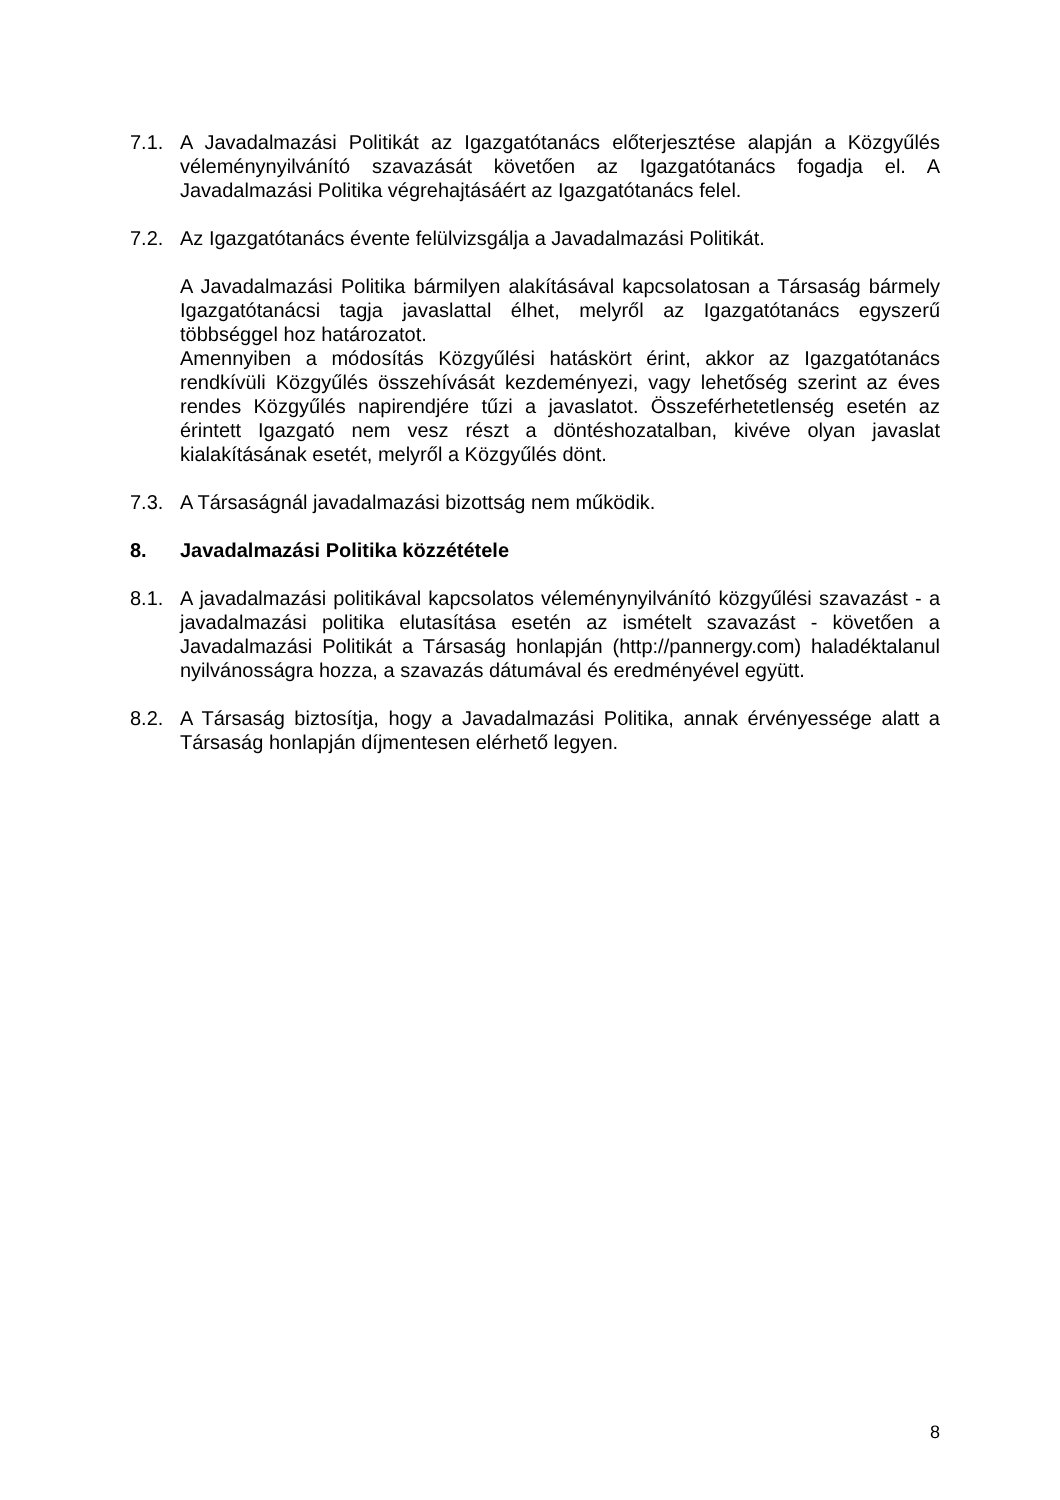7.1. A Javadalmazási Politikát az Igazgatótanács előterjesztése alapján a Közgyűlés véleménynyilvánító szavazását követően az Igazgatótanács fogadja el. A Javadalmazási Politika végrehajtásáért az Igazgatótanács felel.
7.2. Az Igazgatótanács évente felülvizsgálja a Javadalmazási Politikát.
A Javadalmazási Politika bármilyen alakításával kapcsolatosan a Társaság bármely Igazgatótanácsi tagja javaslattal élhet, melyről az Igazgatótanács egyszerű többséggel hoz határozatot.
Amennyiben a módosítás Közgyűlési hatáskört érint, akkor az Igazgatótanács rendkívüli Közgyűlés összehívását kezdeményezi, vagy lehetőség szerint az éves rendes Közgyűlés napirendjére tűzi a javaslatot. Összeférhetetlenség esetén az érintett Igazgató nem vesz részt a döntéshozatalban, kivéve olyan javaslat kialakításának esetét, melyről a Közgyűlés dönt.
7.3. A Társaságnál javadalmazási bizottság nem működik.
8. Javadalmazási Politika közzététele
8.1. A javadalmazási politikával kapcsolatos véleménynyilvánító közgyűlési szavazást - a javadalmazási politika elutasítása esetén az ismételt szavazást - követően a Javadalmazási Politikát a Társaság honlapján (http://pannergy.com) haladéktalanul nyilvánosságra hozza, a szavazás dátumával és eredményével együtt.
8.2. A Társaság biztosítja, hogy a Javadalmazási Politika, annak érvényessége alatt a Társaság honlapján díjmentesen elérhető legyen.
8